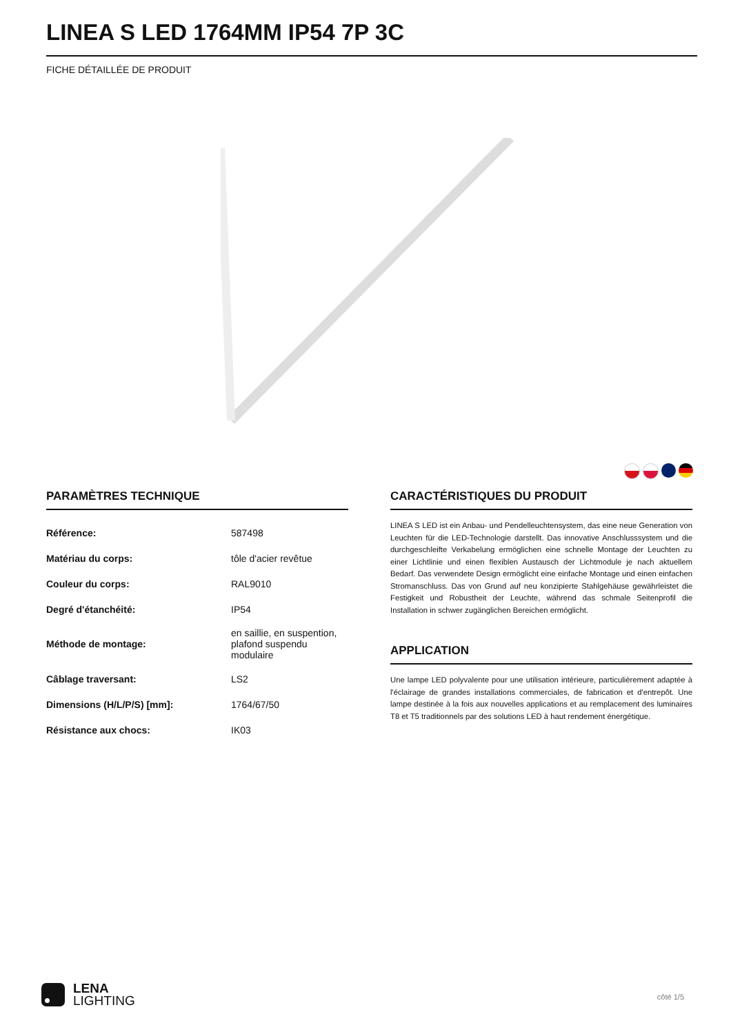LINEA S LED 1764MM IP54 7P 3C
FICHE DÉTAILLÉE DE PRODUIT
PARAMÈTRES TECHNIQUE
| Référence: | 587498 |
| Matériau du corps: | tôle d'acier revêtue |
| Couleur du corps: | RAL9010 |
| Degré d'étanchéité: | IP54 |
| Méthode de montage: | en saillie, en suspention, plafond suspendu modulaire |
| Câblage traversant: | LS2 |
| Dimensions (H/L/P/S) [mm]: | 1764/67/50 |
| Résistance aux chocs: | IK03 |
CARACTÉRISTIQUES DU PRODUIT
LINEA S LED ist ein Anbau- und Pendelleuchtensystem, das eine neue Generation von Leuchten für die LED-Technologie darstellt. Das innovative Anschlusssystem und die durchgeschleifte Verkabelung ermöglichen eine schnelle Montage der Leuchten zu einer Lichtlinie und einen flexiblen Austausch der Lichtmodule je nach aktuellem Bedarf. Das verwendete Design ermöglicht eine einfache Montage und einen einfachen Stromanschluss. Das von Grund auf neu konzipierte Stahlgehäuse gewährleistet die Festigkeit und Robustheit der Leuchte, während das schmale Seitenprofil die Installation in schwer zugänglichen Bereichen ermöglicht.
APPLICATION
Une lampe LED polyvalente pour une utilisation intérieure, particulièrement adaptée à l'éclairage de grandes installations commerciales, de fabrication et d'entrepôt. Une lampe destinée à la fois aux nouvelles applications et au remplacement des luminaires T8 et T5 traditionnels par des solutions LED à haut rendement énergétique.
LENA
LIGHTING
côté 1/5